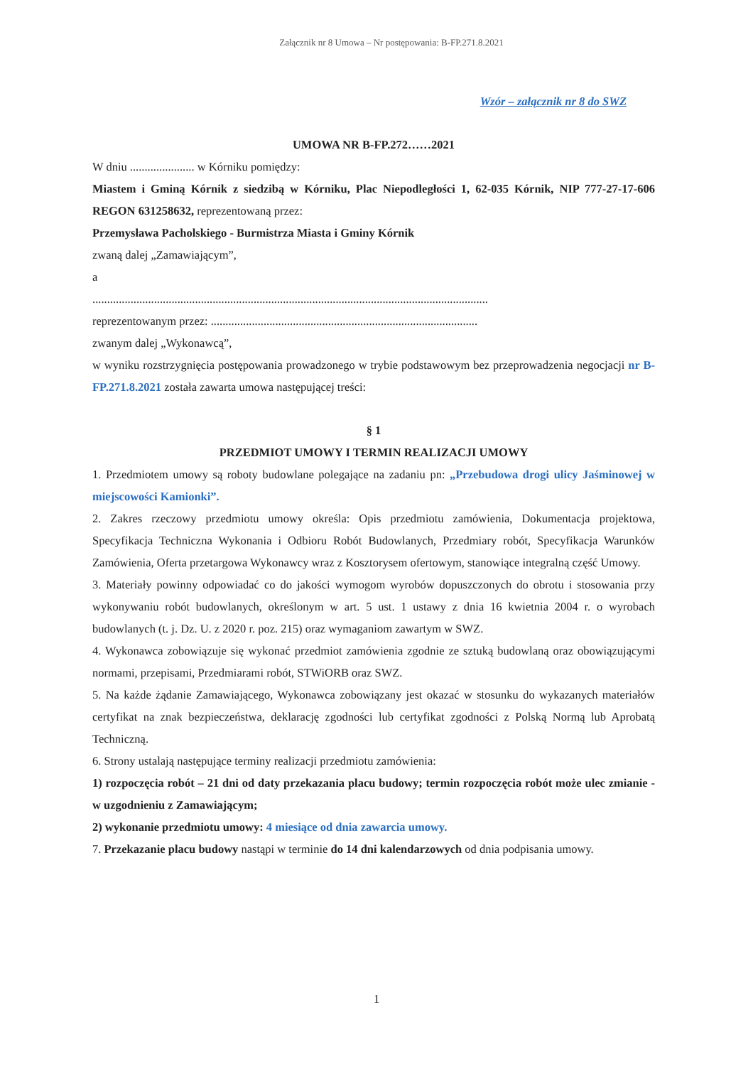Załącznik nr 8 Umowa – Nr postępowania: B-FP.271.8.2021
Wzór – załącznik nr 8 do SWZ
UMOWA NR B-FP.272……2021
W dniu ...................... w Kórniku pomiędzy:
Miastem i Gminą Kórnik z siedzibą w Kórniku, Plac Niepodległości 1, 62-035 Kórnik, NIP 777-27-17-606 REGON 631258632, reprezentowaną przez:
Przemysława Pacholskiego - Burmistrza Miasta i Gminy Kórnik
zwaną dalej „Zamawiającym”,
a
.......................................................................................................................................
reprezentowanym przez: ...........................................................................................
zwanym dalej „Wykonawcą”,
w wyniku rozstrzygnięcia postępowania prowadzonego w trybie podstawowym bez przeprowadzenia negocjacji nr B-FP.271.8.2021 została zawarta umowa następującej treści:
§ 1
PRZEDMIOT UMOWY I TERMIN REALIZACJI UMOWY
1. Przedmiotem umowy są roboty budowlane polegające na zadaniu pn: „Przebudowa drogi ulicy Jaśminowej w miejscowości Kamionki”.
2. Zakres rzeczowy przedmiotu umowy określa: Opis przedmiotu zamówienia, Dokumentacja projektowa, Specyfikacja Techniczna Wykonania i Odbioru Robót Budowlanych, Przedmiary robót, Specyfikacja Warunków Zamówienia, Oferta przetargowa Wykonawcy wraz z Kosztorysem ofertowym, stanowiące integralną część Umowy.
3. Materiały powinny odpowiadać co do jakości wymogom wyrobów dopuszczonych do obrotu i stosowania przy wykonywaniu robót budowlanych, określonym w art. 5 ust. 1 ustawy z dnia 16 kwietnia 2004 r. o wyrobach budowlanych (t. j. Dz. U. z 2020 r. poz. 215) oraz wymaganiom zawartym w SWZ.
4. Wykonawca zobowiązuje się wykonać przedmiot zamówienia zgodnie ze sztuką budowlaną oraz obowiązującymi normami, przepisami, Przedmiarami robót, STWiORB oraz SWZ.
5. Na każde żądanie Zamawiającego, Wykonawca zobowiązany jest okazać w stosunku do wykazanych materiałów certyfikat na znak bezpieczeństwa, deklarację zgodności lub certyfikat zgodności z Polską Normą lub Aprobatą Techniczną.
6. Strony ustalają następujące terminy realizacji przedmiotu zamówienia:
1) rozpoczęcia robót – 21 dni od daty przekazania placu budowy; termin rozpoczęcia robót może ulec zmianie - w uzgodnieniu z Zamawiającym;
2) wykonanie przedmiotu umowy: 4 miesiące od dnia zawarcia umowy.
7. Przekazanie placu budowy nastąpi w terminie do 14 dni kalendarzowych od dnia podpisania umowy.
1